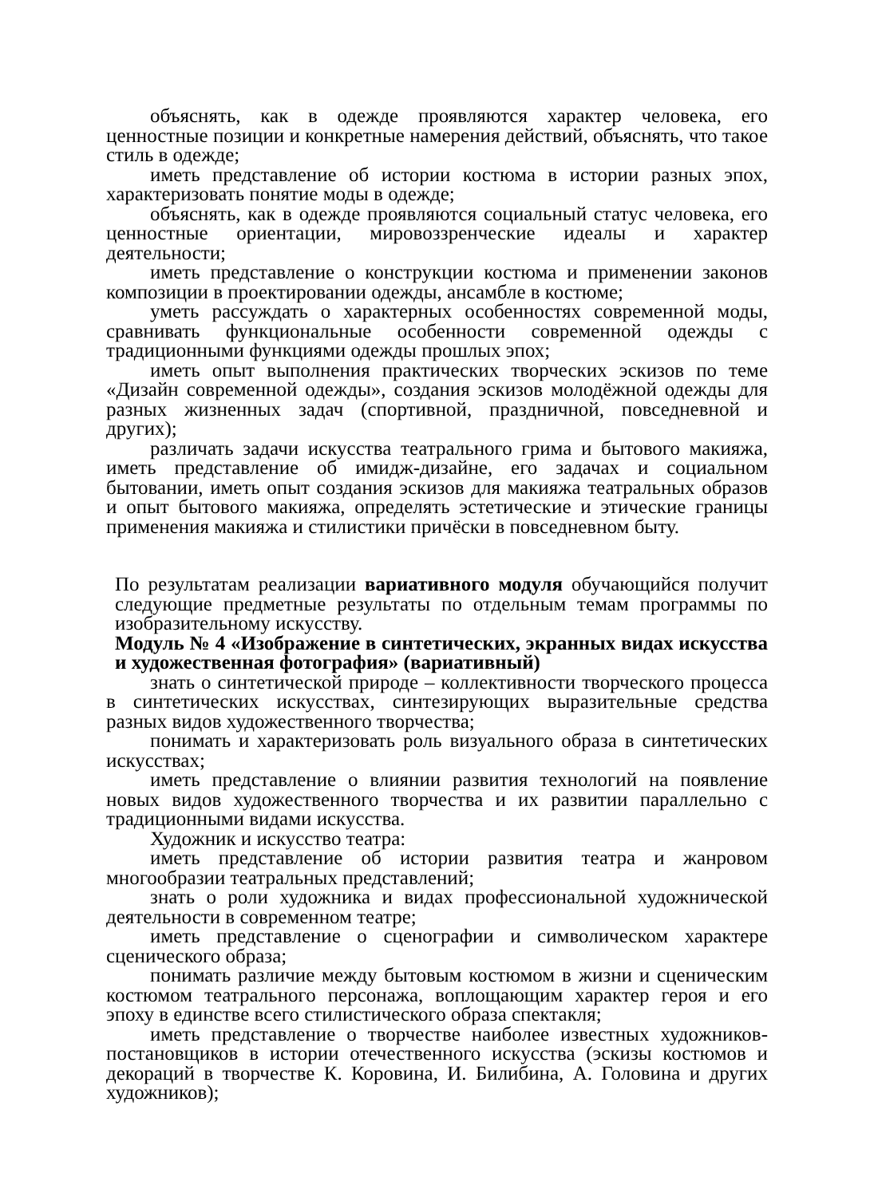объяснять, как в одежде проявляются характер человека, его ценностные позиции и конкретные намерения действий, объяснять, что такое стиль в одежде;
иметь представление об истории костюма в истории разных эпох, характеризовать понятие моды в одежде;
объяснять, как в одежде проявляются социальный статус человека, его ценностные ориентации, мировоззренческие идеалы и характер деятельности;
иметь представление о конструкции костюма и применении законов композиции в проектировании одежды, ансамбле в костюме;
уметь рассуждать о характерных особенностях современной моды, сравнивать функциональные особенности современной одежды с традиционными функциями одежды прошлых эпох;
иметь опыт выполнения практических творческих эскизов по теме «Дизайн современной одежды», создания эскизов молодёжной одежды для разных жизненных задач (спортивной, праздничной, повседневной и других);
различать задачи искусства театрального грима и бытового макияжа, иметь представление об имидж-дизайне, его задачах и социальном бытовании, иметь опыт создания эскизов для макияжа театральных образов и опыт бытового макияжа, определять эстетические и этические границы применения макияжа и стилистики причёски в повседневном быту.
По результатам реализации вариативного модуля обучающийся получит следующие предметные результаты по отдельным темам программы по изобразительному искусству.
Модуль № 4 «Изображение в синтетических, экранных видах искусства и художественная фотография» (вариативный)
знать о синтетической природе – коллективности творческого процесса в синтетических искусствах, синтезирующих выразительные средства разных видов художественного творчества;
понимать и характеризовать роль визуального образа в синтетических искусствах;
иметь представление о влиянии развития технологий на появление новых видов художественного творчества и их развитии параллельно с традиционными видами искусства.
Художник и искусство театра:
иметь представление об истории развития театра и жанровом многообразии театральных представлений;
знать о роли художника и видах профессиональной художнической деятельности в современном театре;
иметь представление о сценографии и символическом характере сценического образа;
понимать различие между бытовым костюмом в жизни и сценическим костюмом театрального персонажа, воплощающим характер героя и его эпоху в единстве всего стилистического образа спектакля;
иметь представление о творчестве наиболее известных художников-постановщиков в истории отечественного искусства (эскизы костюмов и декораций в творчестве К. Коровина, И. Билибина, А. Головина и других художников);